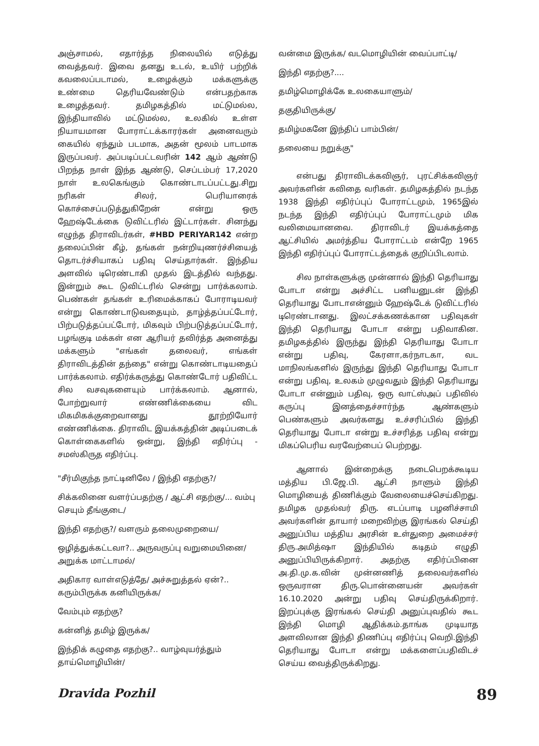அஞ்சாமல், எதார்த்த நிலையில் எடுத்து வைத்தவர். இவை தனது உடல், உயிர் பற்றிக் கவலைப்படாமல், உழைக்கும் மக்களுக்கு உண்மை தெரியவேண்டும் என்பதற்காக உழைத்தவர். தமிழகத்தில் மட்டுமல்ல, இந்தியாவில் மட்டுமல்ல, உலகில் உள்ள நியாயமான போராட்டக்காரர்கள் அனைவரும் கையில் ஏந்தும் படமாக, அதன் மூலம் பாடமாக இருப்பவர். அப்படிப்பட்டவரின் 142 ஆம் ஆண்டு பிறந்த நாள் இந்த ஆண்டு, செப்டம்பர் 17,2020 நாள் உலகெங்கும் கொண்டாடப்பட்டது.சிறு நரிகள் சிலர், பெரியாரைக் கொச்சைப்படுத்துகிறேன் என்று ஒரு ஹேஷ்டேக்கை டுவிட்டரில் இட்டார்கள். சினந்து எழுந்த திராவிடர்கள், #HBD PERIYAR142 என்ற தலைப்பின் கீழ், தங்கள் நன்றியுணர்ச்சியைத் தொடர்ச்சியாகப் பதிவு செய்தார்கள். இந்திய அளவில் டிரெண்டாகி முதல் இடத்தில் வந்தது. இன்றும் கூட டுவிட்டரில் சென்று பார்க்கலாம். பெண்கள் தங்கள் உரிமைக்காகப் போராடியவர் என்று கொண்டாடுவதையும், தாழ்த்தப்பட்டோர், பிற்படுத்தப்பட்டோர், மிகவும் பிற்படுத்தப்பட்டோர், பழங்குடி மக்கள் என ஆரியர் தவிர்த்த அனைத்து மக்களும் "எங்கள் தலைவர், எங்கள் திராவிடத்தின் தந்தை" என்று கொண்டாடியதைப் பார்க்கலாம். எதிர்க்கருத்து கொண்டோர் பதிவிட்ட சில வசவுகளையும் பார்க்கலாம். ஆனால், போற்றுவார் எண்ணிக்கையை விட மிகமிகக்குறைவானது தூற்றியோர் எண்ணிக்கை. திராவிட இயக்கத்தின் அடிப்படைக் கொள்கைகளில் ஒன்று, இந்தி எதிர்ப்பு - சமஸ்கிருத எதிர்ப்பு.
"சீர்மிகுந்த நாட்டினிலே / இந்தி எதற்கு?/
சிக்கலினை வளர்ப்பதற்கு / ஆட்சி எதற்கு/... வம்பு செயும் தீங்குடை/
இந்தி எதற்கு?/ வளரும் தலைமுறையை/
ஒழித்துக்கட்டவா?.. அருவருப்பு வறுமையினை/ அறுக்க மாட்டாமல்/
அதிகார வாள்எடுத்தே/ அச்சுறுத்தல் ஏன்?.. கரும்பிருக்க கனியிருக்க/
வேம்பும் எதற்கு?
கன்னித் தமிழ் இருக்க/
இந்திக் கழுதை எதற்கு?.. வாழ்வுயர்த்தும் தாய்மொழியின்/
வன்மை இருக்க/ வடமொழியின் வைப்பாட்டி/
இந்தி எதற்கு?....
தமிழ்மொழிக்கே உலகையாளும்/
தகுதியிருக்கு/
தமிழ்மகனே இந்திப் பாம்பின்/
தலையை நறுக்கு"
என்பது திராவிடக்கவிஞர், புரட்சிக்கவிஞர் அவர்களின் கவிதை வரிகள். தமிழகத்தில் நடந்த 1938 இந்தி எதிர்ப்புப் போராட்டமும், 1965இல் நடந்த இந்தி எதிர்ப்புப் போராட்டமும் மிக வலிமையானவை. திராவிடர் இயக்கத்தை ஆட்சியில் அமர்த்திய போராட்டம் என்றே 1965 இந்தி எதிர்ப்புப் போராட்டத்தைக் குறிப்பிடலாம்.
சில நாள்களுக்கு முன்னால் இந்தி தெரியாது போடா என்று அச்சிட்ட பனியனுடன் இந்தி தெரியாது போடாஎன்னும் ஹேஷ்டேக் டுவிட்டரில் டிரெண்டானது. இலட்சக்கணக்கான பதிவுகள் இந்தி தெரியாது போடா என்று பதிவாகின. தமிழகத்தில் இருந்து இந்தி தெரியாது போடா என்று பதிவு, கேரளா,கர்நாடகா, வட மாநிலங்களில் இருந்து இந்தி தெரியாது போடா என்று பதிவு, உலகம் முழுவதும் இந்தி தெரியாது போடா என்னும் பதிவு, ஒரு வாட்ஸ்அப் பதிவில் கருப்பு இனத்தைச்சார்ந்த ஆண்களும் பெண்களும் அவர்களது உச்சரிப்பில் இந்தி தெரியாது போடா என்று உச்சரித்த பதிவு என்று மிகப்பெரிய வரவேற்பைப் பெற்றது.
ஆனால் இன்றைக்கு நடைபெறக்கூடிய மத்திய பி.ஜே.பி. ஆட்சி நாளும் இந்தி மொழியைத் திணிக்கும் வேலையைச்செய்கிறது. தமிழக முதல்வர் திரு. எடப்பாடி பழனிச்சாமி அவர்களின் தாயார் மறைவிற்கு இரங்கல் செய்தி அனுப்பிய மத்திய அரசின் உள்துறை அமைச்சர் திரு.அமித்ஷா இந்தியில் கடிதம் எழுதி அனுப்பியிருக்கிறார். அதற்கு எதிர்ப்பினை அ.தி.மு.க.வின் முன்னணித் தலைவர்களில் ஒருவரான திரு.பொன்னையன் அவர்கள் 16.10.2020 அன்று பதிவு செய்திருக்கிறார். இறப்புக்கு இரங்கல் செய்தி அனுப்புவதில் கூட இந்தி மொழி ஆதிக்கம்.தாங்க முடியாத அளவிலான இந்தி திணிப்பு எதிர்ப்பு வெறி.இந்தி தெரியாது போடா என்று மக்களைப்பதிவிடச் செய்ய வைத்திருக்கிறது.
Dravida Pozhil 89